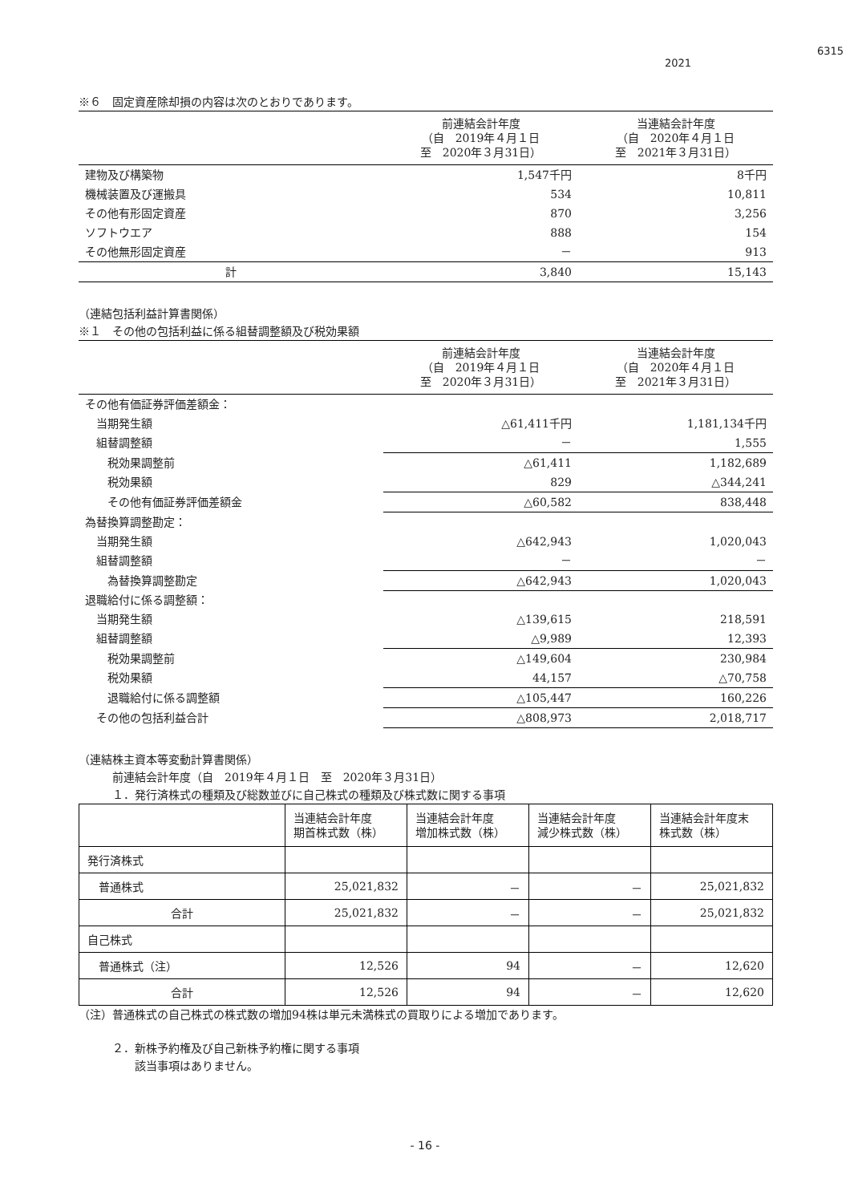6315
2021
※６　固定資産除却損の内容は次のとおりであります。
| | 前連結会計年度 （自 2019年４月１日 至 2020年３月31日） | 当連結会計年度 （自 2020年４月１日 至 2021年３月31日） |
| --- | --- | --- |
| 建物及び構築物 | 1,547千円 | 8千円 |
| 機械装置及び運搬具 | 534 | 10,811 |
| その他有形固定資産 | 870 | 3,256 |
| ソフトウエア | 888 | 154 |
| その他無形固定資産 | － | 913 |
| 計 | 3,840 | 15,143 |
（連結包括利益計算書関係）
※１　その他の包括利益に係る組替調整額及び税効果額
| | 前連結会計年度 （自 2019年４月１日 至 2020年３月31日） | 当連結会計年度 （自 2020年４月１日 至 2021年３月31日） |
| --- | --- | --- |
| その他有価証券評価差額金： | | |
| 当期発生額 | △61,411千円 | 1,181,134千円 |
| 組替調整額 | － | 1,555 |
| 税効果調整前 | △61,411 | 1,182,689 |
| 税効果額 | 829 | △344,241 |
| その他有価証券評価差額金 | △60,582 | 838,448 |
| 為替換算調整勘定： | | |
| 当期発生額 | △642,943 | 1,020,043 |
| 組替調整額 | － | － |
| 為替換算調整勘定 | △642,943 | 1,020,043 |
| 退職給付に係る調整額： | | |
| 当期発生額 | △139,615 | 218,591 |
| 組替調整額 | △9,989 | 12,393 |
| 税効果調整前 | △149,604 | 230,984 |
| 税効果額 | 44,157 | △70,758 |
| 退職給付に係る調整額 | △105,447 | 160,226 |
| その他の包括利益合計 | △808,973 | 2,018,717 |
（連結株主資本等変動計算書関係）
　　　前連結会計年度（自　2019年４月１日　至　2020年３月31日）
　　　１．発行済株式の種類及び総数並びに自己株式の種類及び株式数に関する事項
| | 当連結会計年度 期首株式数（株） | 当連結会計年度 増加株式数（株） | 当連結会計年度 減少株式数（株） | 当連結会計年度末 株式数（株） |
| --- | --- | --- | --- | --- |
| 発行済株式 | | | | |
| 普通株式 | 25,021,832 | － | － | 25,021,832 |
| 合計 | 25,021,832 | － | － | 25,021,832 |
| 自己株式 | | | | |
| 普通株式（注） | 12,526 | 94 | － | 12,620 |
| 合計 | 12,526 | 94 | － | 12,620 |
（注）普通株式の自己株式の株式数の増加94株は単元未満株式の買取りによる増加であります。
　　　２．新株予約権及び自己新株予約権に関する事項
　　　　　該当事項はありません。
- 16 -